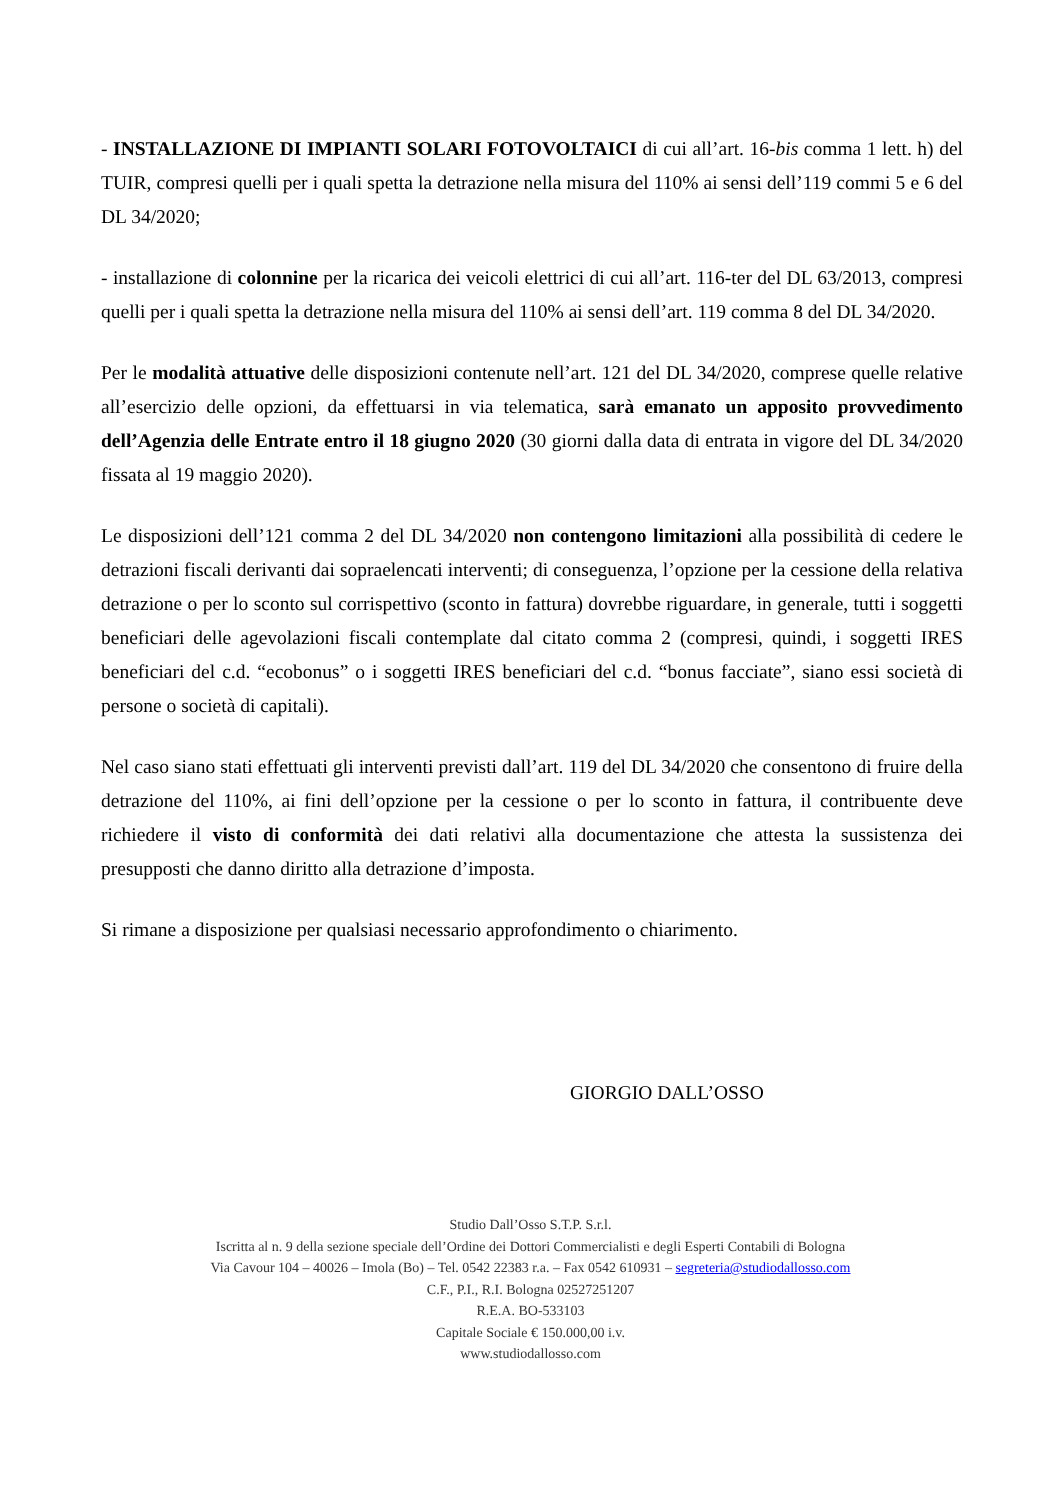- INSTALLAZIONE DI IMPIANTI SOLARI FOTOVOLTAICI di cui all’art. 16-bis comma 1 lett. h) del TUIR, compresi quelli per i quali spetta la detrazione nella misura del 110% ai sensi dell’119 commi 5 e 6 del DL 34/2020;
- installazione di colonnine per la ricarica dei veicoli elettrici di cui all’art. 116-ter del DL 63/2013, compresi quelli per i quali spetta la detrazione nella misura del 110% ai sensi dell’art. 119 comma 8 del DL 34/2020.
Per le modalità attuative delle disposizioni contenute nell’art. 121 del DL 34/2020, comprese quelle relative all’esercizio delle opzioni, da effettuarsi in via telematica, sarà emanato un apposito provvedimento dell’Agenzia delle Entrate entro il 18 giugno 2020 (30 giorni dalla data di entrata in vigore del DL 34/2020 fissata al 19 maggio 2020).
Le disposizioni dell’121 comma 2 del DL 34/2020 non contengono limitazioni alla possibilità di cedere le detrazioni fiscali derivanti dai sopraelencati interventi; di conseguenza, l’opzione per la cessione della relativa detrazione o per lo sconto sul corrispettivo (sconto in fattura) dovrebbe riguardare, in generale, tutti i soggetti beneficiari delle agevolazioni fiscali contemplate dal citato comma 2 (compresi, quindi, i soggetti IRES beneficiari del c.d. “ecobonus” o i soggetti IRES beneficiari del c.d. “bonus facciate”, siano essi società di persone o società di capitali).
Nel caso siano stati effettuati gli interventi previsti dall’art. 119 del DL 34/2020 che consentono di fruire della detrazione del 110%, ai fini dell’opzione per la cessione o per lo sconto in fattura, il contribuente deve richiedere il visto di conformità dei dati relativi alla documentazione che attesta la sussistenza dei presupposti che danno diritto alla detrazione d’imposta.
Si rimane a disposizione per qualsiasi necessario approfondimento o chiarimento.
GIORGIO DALL’OSSO
Studio Dall’Osso S.T.P. S.r.l.
Iscritta al n. 9 della sezione speciale dell’Ordine dei Dottori Commercialisti e degli Esperti Contabili di Bologna
Via Cavour 104 – 40026 – Imola (Bo) – Tel. 0542 22383 r.a. – Fax 0542 610931 – segreteria@studiodallosso.com
C.F., P.I., R.I. Bologna 02527251207
R.E.A. BO-533103
Capitale Sociale € 150.000,00 i.v.
www.studiodallosso.com